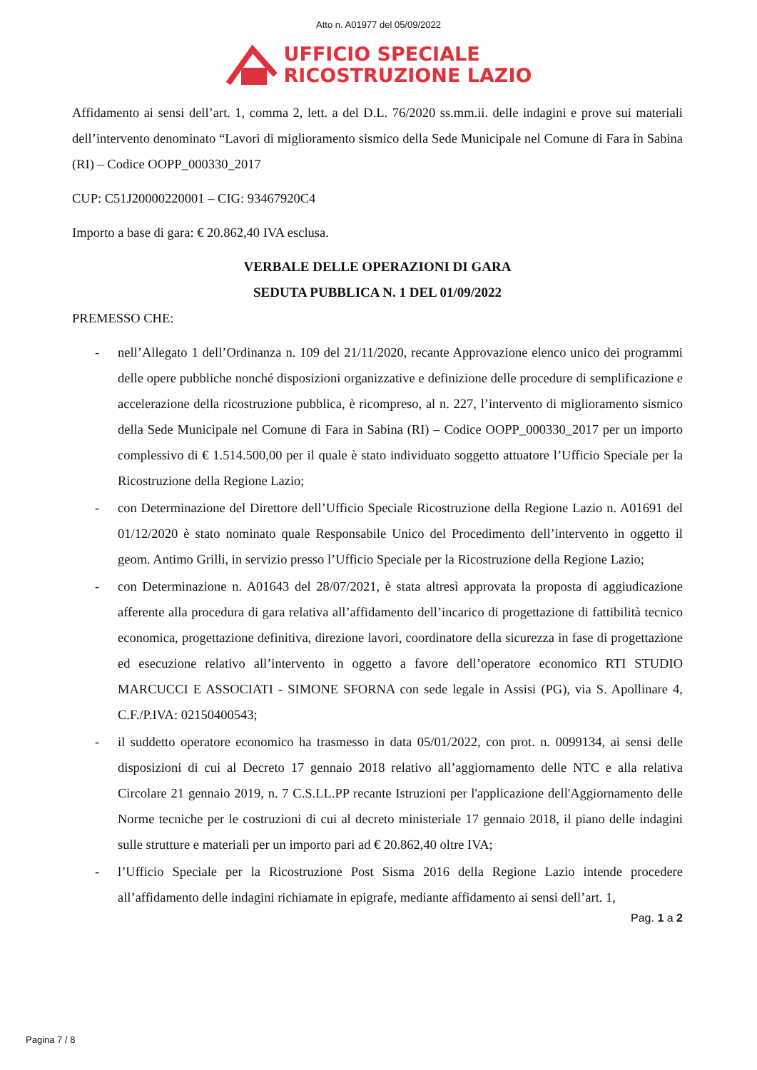Atto n. A01977 del 05/09/2022
UFFICIO SPECIALE
RICOSTRUZIONE LAZIO
Affidamento ai sensi dell’art. 1, comma 2, lett. a del D.L. 76/2020 ss.mm.ii. delle indagini e prove sui materiali dell’intervento denominato “Lavori di miglioramento sismico della Sede Municipale nel Comune di Fara in Sabina (RI) – Codice OOPP_000330_2017
CUP: C51J20000220001 – CIG: 93467920C4
Importo a base di gara: € 20.862,40 IVA esclusa.
VERBALE DELLE OPERAZIONI DI GARA
SEDUTA PUBBLICA N. 1 DEL 01/09/2022
PREMESSO CHE:
- nell’Allegato 1 dell’Ordinanza n. 109 del 21/11/2020, recante Approvazione elenco unico dei programmi delle opere pubbliche nonché disposizioni organizzative e definizione delle procedure di semplificazione e accelerazione della ricostruzione pubblica, è ricompreso, al n. 227, l’intervento di miglioramento sismico della Sede Municipale nel Comune di Fara in Sabina (RI) – Codice OOPP_000330_2017 per un importo complessivo di € 1.514.500,00 per il quale è stato individuato soggetto attuatore l’Ufficio Speciale per la Ricostruzione della Regione Lazio;
- con Determinazione del Direttore dell’Ufficio Speciale Ricostruzione della Regione Lazio n. A01691 del 01/12/2020 è stato nominato quale Responsabile Unico del Procedimento dell’intervento in oggetto il geom. Antimo Grilli, in servizio presso l’Ufficio Speciale per la Ricostruzione della Regione Lazio;
- con Determinazione n. A01643 del 28/07/2021, è stata altresì approvata la proposta di aggiudicazione afferente alla procedura di gara relativa all’affidamento dell’incarico di progettazione di fattibilità tecnico economica, progettazione definitiva, direzione lavori, coordinatore della sicurezza in fase di progettazione ed esecuzione relativo all’intervento in oggetto a favore dell’operatore economico RTI STUDIO MARCUCCI E ASSOCIATI - SIMONE SFORNA con sede legale in Assisi (PG), via S. Apollinare 4, C.F./P.IVA: 02150400543;
- il suddetto operatore economico ha trasmesso in data 05/01/2022, con prot. n. 0099134, ai sensi delle disposizioni di cui al Decreto 17 gennaio 2018 relativo all’aggiornamento delle NTC e alla relativa Circolare 21 gennaio 2019, n. 7 C.S.LL.PP recante Istruzioni per l'applicazione dell'Aggiornamento delle Norme tecniche per le costruzioni di cui al decreto ministeriale 17 gennaio 2018, il piano delle indagini sulle strutture e materiali per un importo pari ad € 20.862,40 oltre IVA;
- l’Ufficio Speciale per la Ricostruzione Post Sisma 2016 della Regione Lazio intende procedere all’affidamento delle indagini richiamate in epigrafe, mediante affidamento ai sensi dell’art. 1,
Pag. 1 a 2
Pagina 7 / 8